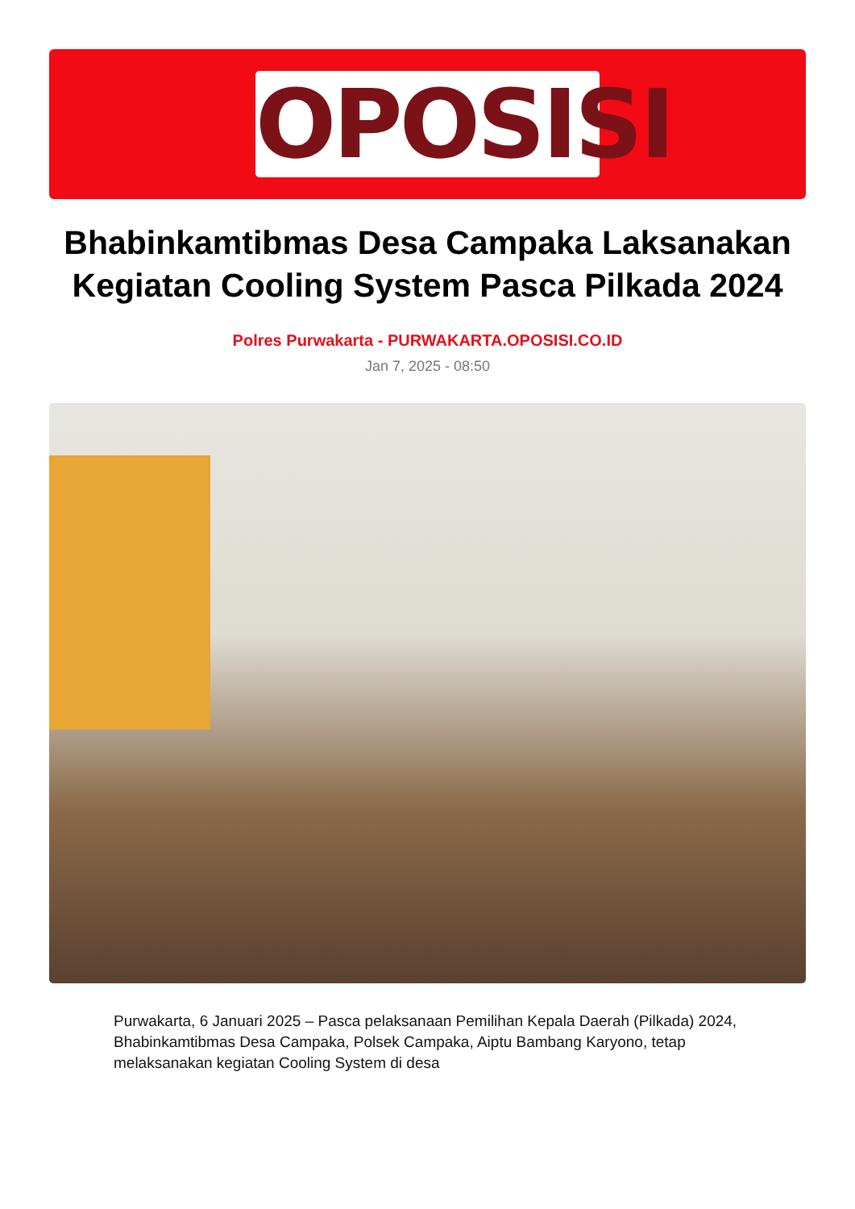OPOSISI
Bhabinkamtibmas Desa Campaka Laksanakan Kegiatan Cooling System Pasca Pilkada 2024
Polres Purwakarta - PURWAKARTA.OPOSISI.CO.ID
Jan 7, 2025 - 08:50
Purwakarta, 6 Januari 2025 – Pasca pelaksanaan Pemilihan Kepala Daerah (Pilkada) 2024, Bhabinkamtibmas Desa Campaka, Polsek Campaka, Aiptu Bambang Karyono, tetap melaksanakan kegiatan Cooling System di desa